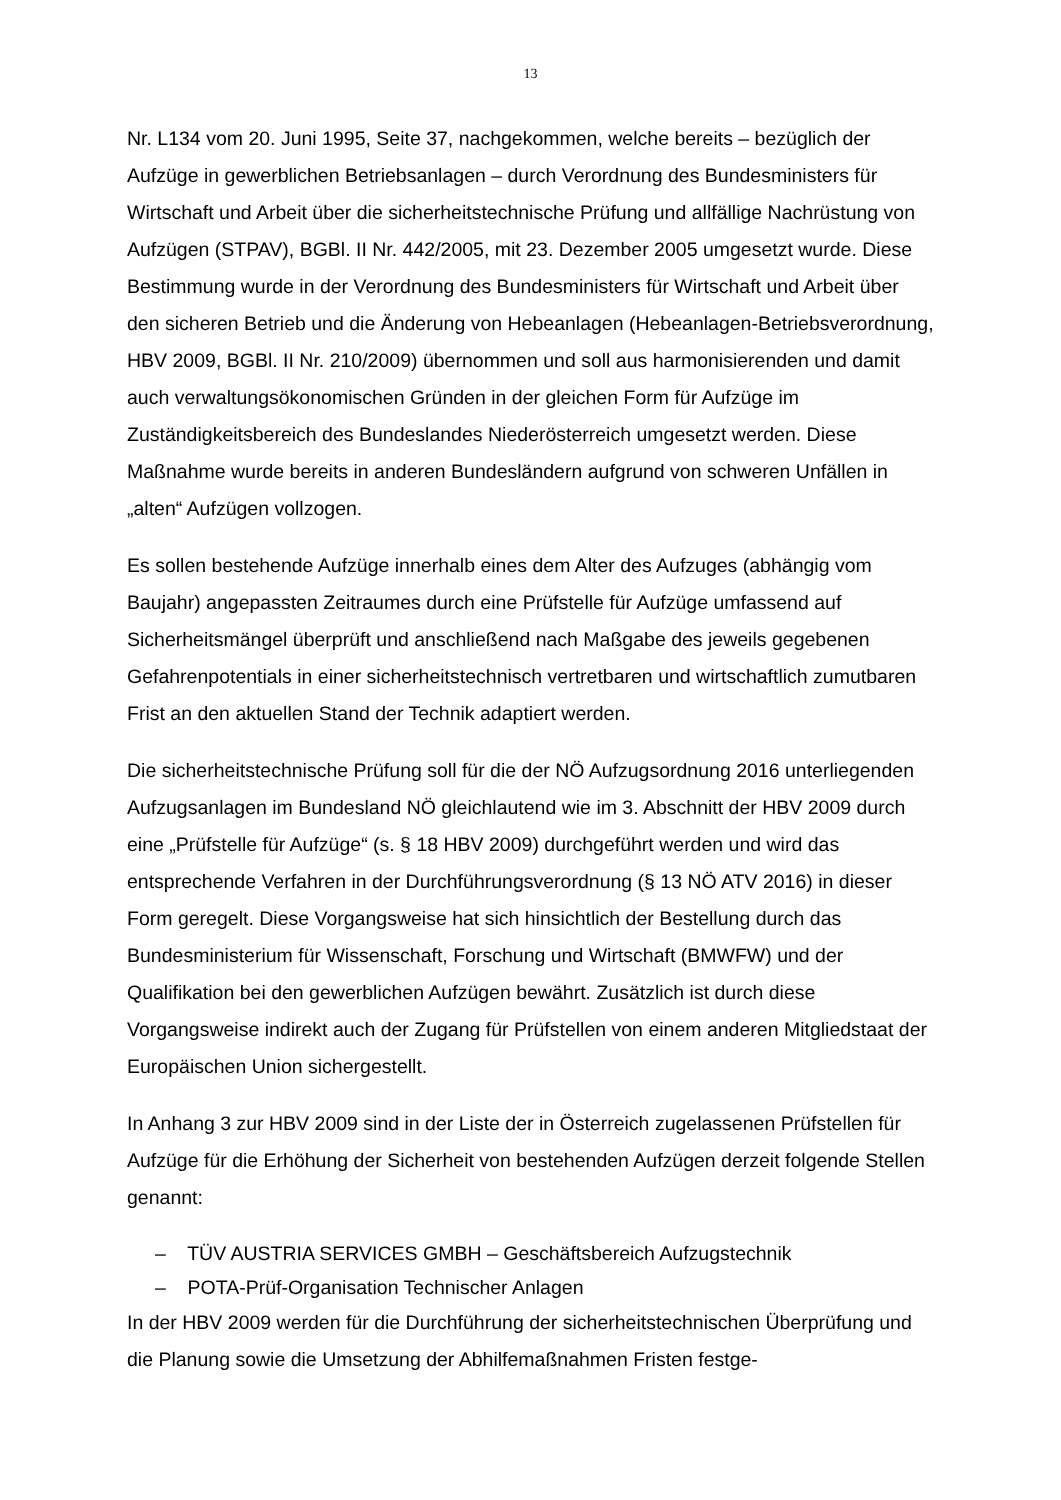13
Nr. L134 vom 20. Juni 1995, Seite 37, nachgekommen, welche bereits – bezüglich der Aufzüge in gewerblichen Betriebsanlagen – durch Verordnung des Bundesministers für Wirtschaft und Arbeit über die sicherheitstechnische Prüfung und allfällige Nachrüstung von Aufzügen (STPAV), BGBl. II Nr. 442/2005, mit 23. Dezember 2005 umgesetzt wurde. Diese Bestimmung wurde in der Verordnung des Bundesministers für Wirtschaft und Arbeit über den sicheren Betrieb und die Änderung von Hebeanlagen (Hebeanlagen-Betriebsverordnung, HBV 2009, BGBl. II Nr. 210/2009) übernommen und soll aus harmonisierenden und damit auch verwaltungsökonomischen Gründen in der gleichen Form für Aufzüge im Zuständigkeitsbereich des Bundeslandes Niederösterreich umgesetzt werden. Diese Maßnahme wurde bereits in anderen Bundesländern aufgrund von schweren Unfällen in „alten“ Aufzügen vollzogen.
Es sollen bestehende Aufzüge innerhalb eines dem Alter des Aufzuges (abhängig vom Baujahr) angepassten Zeitraumes durch eine Prüfstelle für Aufzüge umfassend auf Sicherheitsmängel überprüft und anschließend nach Maßgabe des jeweils gegebenen Gefahrenpotentials in einer sicherheitstechnisch vertretbaren und wirtschaftlich zumutbaren Frist an den aktuellen Stand der Technik adaptiert werden.
Die sicherheitstechnische Prüfung soll für die der NÖ Aufzugsordnung 2016 unterliegenden Aufzugsanlagen im Bundesland NÖ gleichlautend wie im 3. Abschnitt der HBV 2009 durch eine „Prüfstelle für Aufzüge“ (s. § 18 HBV 2009) durchgeführt werden und wird das entsprechende Verfahren in der Durchführungsverordnung (§ 13 NÖ ATV 2016) in dieser Form geregelt. Diese Vorgangsweise hat sich hinsichtlich der Bestellung durch das Bundesministerium für Wissenschaft, Forschung und Wirtschaft (BMWFW) und der Qualifikation bei den gewerblichen Aufzügen bewährt. Zusätzlich ist durch diese Vorgangsweise indirekt auch der Zugang für Prüfstellen von einem anderen Mitgliedstaat der Europäischen Union sichergestellt.
In Anhang 3 zur HBV 2009 sind in der Liste der in Österreich zugelassenen Prüfstellen für Aufzüge für die Erhöhung der Sicherheit von bestehenden Aufzügen derzeit folgende Stellen genannt:
– TÜV AUSTRIA SERVICES GMBH – Geschäftsbereich Aufzugstechnik
– POTA-Prüf-Organisation Technischer Anlagen
In der HBV 2009 werden für die Durchführung der sicherheitstechnischen Überprüfung und die Planung sowie die Umsetzung der Abhilfemaßnahmen Fristen festge-